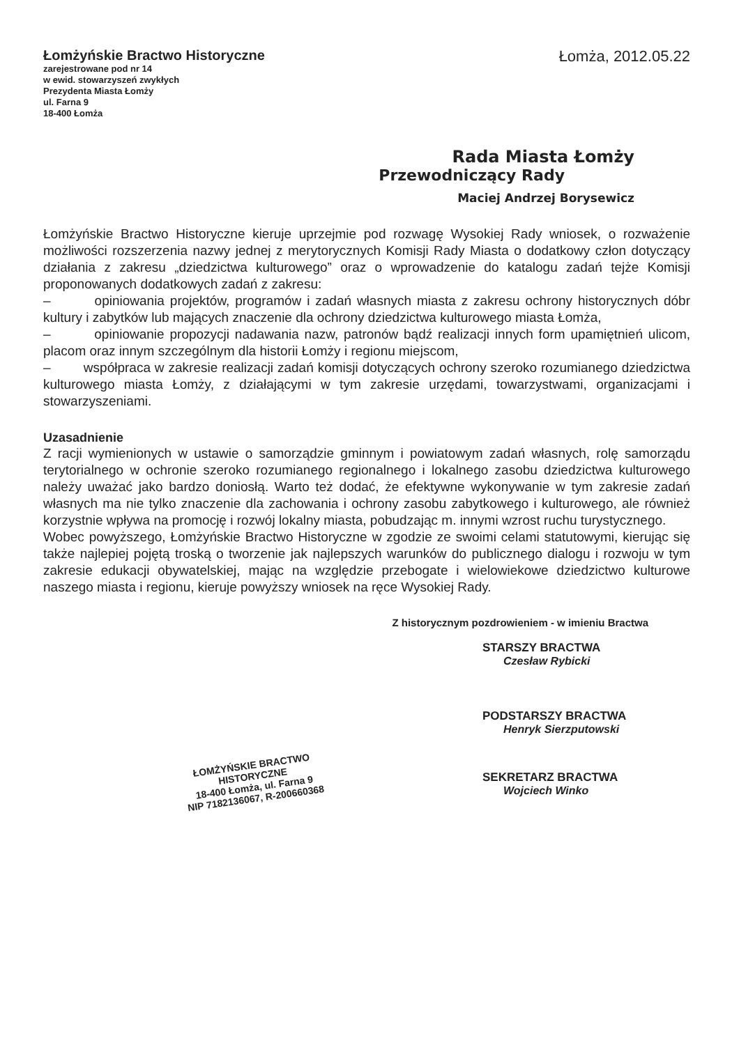Łomżyńskie Bractwo Historyczne
zarejestrowane pod nr 14
w ewid. stowarzyszeń zwykłych
Prezydenta Miasta Łomży
ul. Farna 9
18-400 Łomża
Łomża, 2012.05.22
Rada Miasta Łomży
Przewodniczący Rady
Maciej Andrzej Borysewicz
Łomżyńskie Bractwo Historyczne kieruje uprzejmie pod rozwagę Wysokiej Rady wniosek, o rozważenie możliwości rozszerzenia nazwy jednej z merytorycznych Komisji Rady Miasta o dodatkowy człon dotyczący działania z zakresu „dziedzictwa kulturowego” oraz o wprowadzenie do katalogu zadań tejże Komisji proponowanych dodatkowych zadań z zakresu:
– opiniowania projektów, programów i zadań własnych miasta z zakresu ochrony historycznych dóbr kultury i zabytków lub mających znaczenie dla ochrony dziedzictwa kulturowego miasta Łomża,
– opiniowanie propozycji nadawania nazw, patronów bądź realizacji innych form upamiętnień ulicom, placom oraz innym szczególnym dla historii Łomży i regionu miejscom,
– współpraca w zakresie realizacji zadań komisji dotyczących ochrony szeroko rozumianego dziedzictwa kulturowego miasta Łomży, z działającymi w tym zakresie urzędami, towarzystwami, organizacjami i stowarzyszeniami.
Uzasadnienie
Z racji wymienionych w ustawie o samorządzie gminnym i powiatowym zadań własnych, rolę samorządu terytorialnego w ochronie szeroko rozumianego regionalnego i lokalnego zasobu dziedzictwa kulturowego należy uważać jako bardzo doniosłą. Warto też dodać, że efektywne wykonywanie w tym zakresie zadań własnych ma nie tylko znaczenie dla zachowania i ochrony zasobu zabytkowego i kulturowego, ale również korzystnie wpływa na promocję i rozwój lokalny miasta, pobudzając m. innymi wzrost ruchu turystycznego.
Wobec powyższego, Łomżyńskie Bractwo Historyczne w zgodzie ze swoimi celami statutowymi, kierując się także najlepiej pojętą troską o tworzenie jak najlepszych warunków do publicznego dialogu i rozwoju w tym zakresie edukacji obywatelskiej, mając na względzie przebogate i wielowiekowe dziedzictwo kulturowe naszego miasta i regionu, kieruje powyższy wniosek na ręce Wysokiej Rady.
Z historycznym pozdrowieniem - w imieniu Bractwa
STARSZY BRACTWA
Czesław Rybicki
ŁOMŻYŃSKIE BRACTWO
HISTORYCZNE
18-400 Łomża, ul. Farna 9
NIP 7182136067, R-200660368
PODSTARSZY BRACTWA
Henryk Sierzputowski
SEKRETARZ BRACTWA
Wojciech Winko